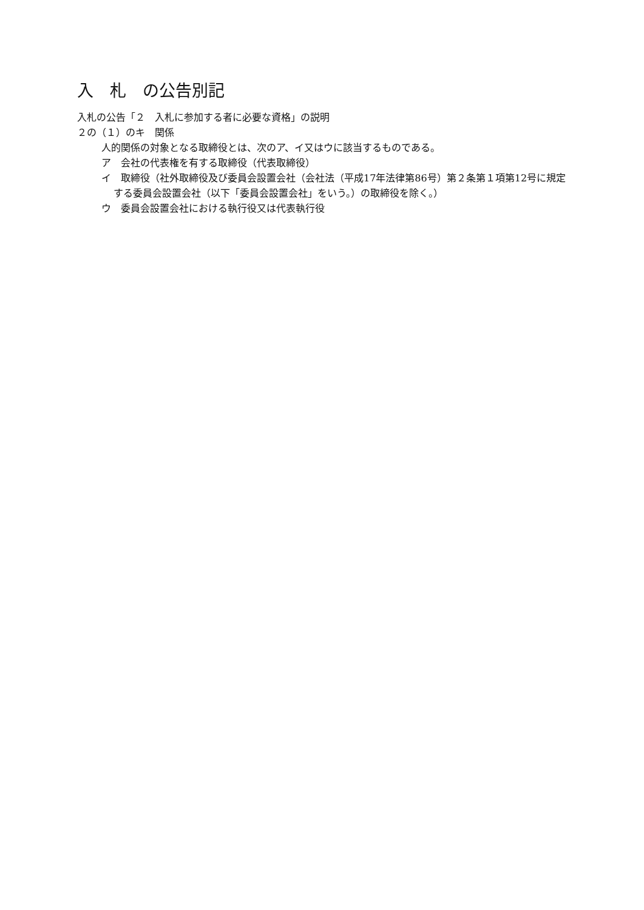入　札　の公告別記
入札の公告「２　入札に参加する者に必要な資格」の説明
２の（１）のキ　関係
人的関係の対象となる取締役とは、次のア、イ又はウに該当するものである。
ア　会社の代表権を有する取締役（代表取締役）
イ　取締役（社外取締役及び委員会設置会社（会社法（平成17年法律第86号）第２条第１項第12号に規定する委員会設置会社（以下「委員会設置会社」をいう。）の取締役を除く。）
ウ　委員会設置会社における執行役又は代表執行役